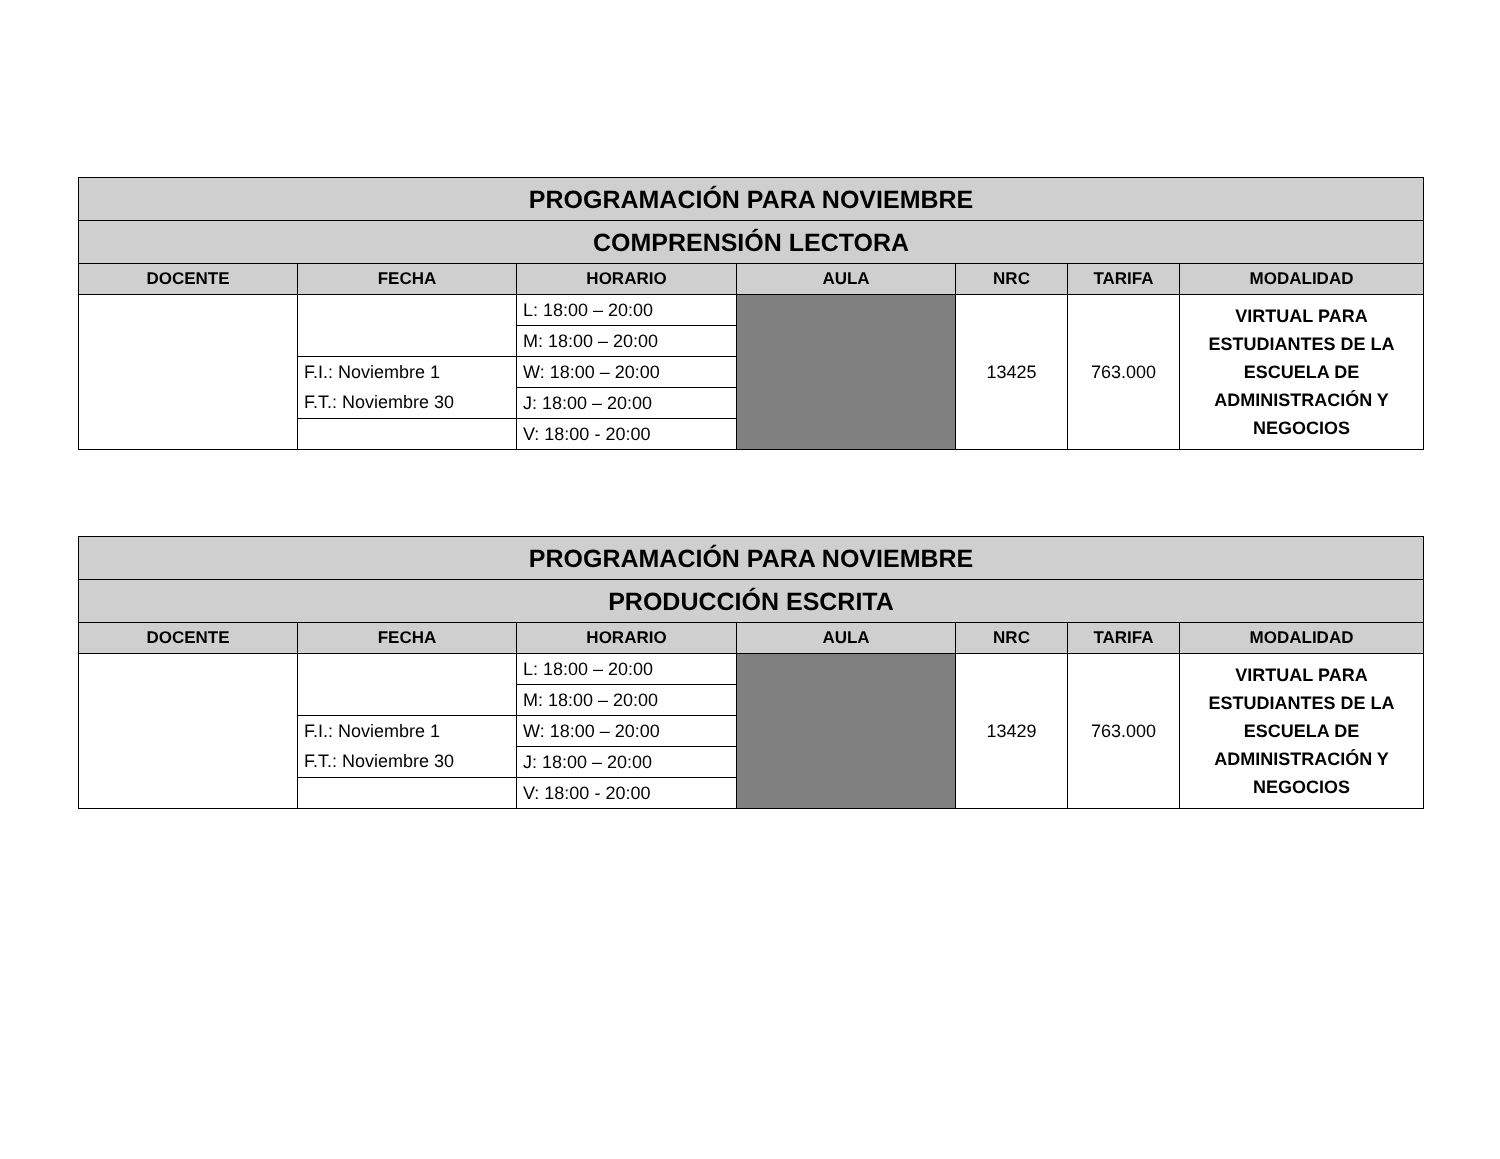| PROGRAMACIÓN PARA NOVIEMBRE | | | | | | |
| COMPRENSIÓN LECTORA | | | | | | |
| DOCENTE | FECHA | HORARIO | AULA | NRC | TARIFA | MODALIDAD |
| | | L: 18:00 – 20:00 | | 13425 | 763.000 | VIRTUAL PARA ESTUDIANTES DE LA ESCUELA DE ADMINISTRACIÓN Y NEGOCIOS |
| | | M: 18:00 – 20:00 | | | | |
| | F.I.: Noviembre 1 | W: 18:00 – 20:00 | | | | |
| | F.T.: Noviembre 30 | J: 18:00 – 20:00 | | | | |
| | | V: 18:00 - 20:00 | | | | |
| PROGRAMACIÓN PARA NOVIEMBRE | | | | | | |
| PRODUCCIÓN ESCRITA | | | | | | |
| DOCENTE | FECHA | HORARIO | AULA | NRC | TARIFA | MODALIDAD |
| | | L: 18:00 – 20:00 | | 13429 | 763.000 | VIRTUAL PARA ESTUDIANTES DE LA ESCUELA DE ADMINISTRACIÓN Y NEGOCIOS |
| | | M: 18:00 – 20:00 | | | | |
| | F.I.: Noviembre 1 | W: 18:00 – 20:00 | | | | |
| | F.T.: Noviembre 30 | J: 18:00 – 20:00 | | | | |
| | | V: 18:00 - 20:00 | | | | |